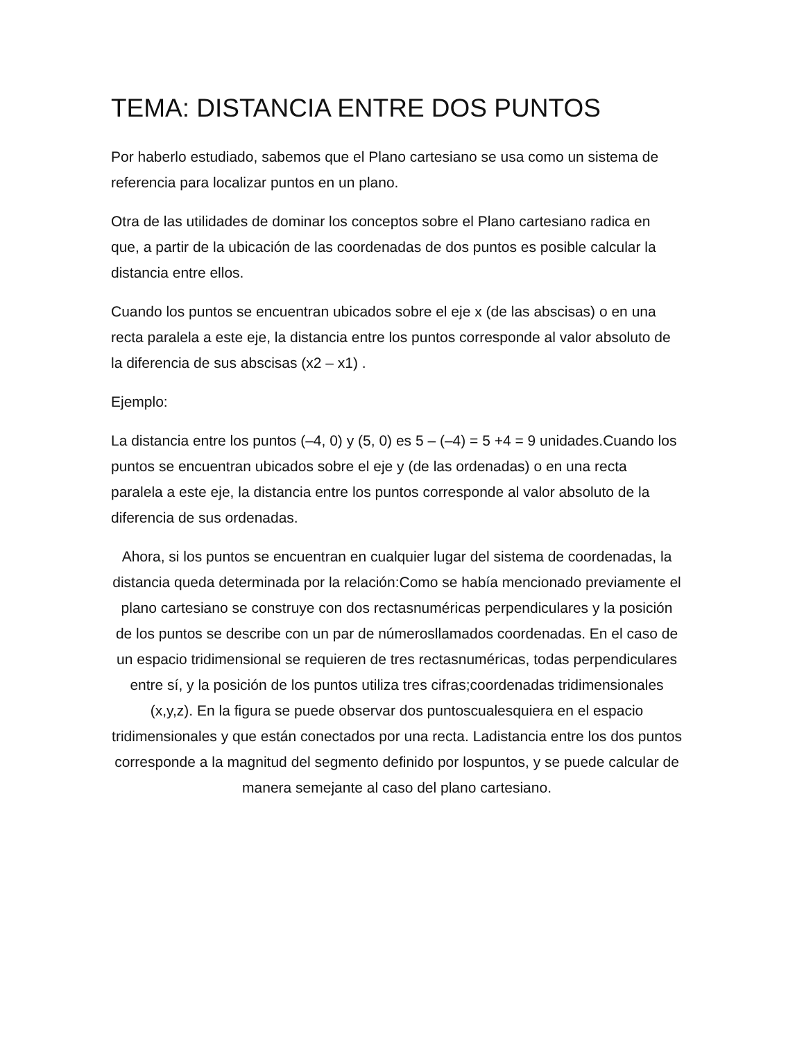TEMA: DISTANCIA ENTRE DOS PUNTOS
Por haberlo estudiado, sabemos que el Plano cartesiano se usa como un sistema de referencia para localizar puntos en un plano.
Otra de las utilidades de dominar los conceptos sobre el Plano cartesiano radica en que, a partir de la ubicación de las coordenadas de dos puntos es posible calcular la distancia entre ellos.
Cuando los puntos se encuentran ubicados sobre el eje x (de las abscisas) o en una recta paralela a este eje, la distancia entre los puntos corresponde al valor absoluto de la diferencia de sus abscisas (x2 – x1) .
Ejemplo:
La distancia entre los puntos (–4, 0) y (5, 0) es 5 – (–4) = 5 +4 = 9 unidades.Cuando los puntos se encuentran ubicados sobre el eje y (de las ordenadas) o en una recta paralela a este eje, la distancia entre los puntos corresponde al valor absoluto de la diferencia de sus ordenadas.
Ahora, si los puntos se encuentran en cualquier lugar del sistema de coordenadas, la distancia queda determinada por la relación:Como se había mencionado previamente el plano cartesiano se construye con dos rectasnuméricas perpendiculares y la posición de los puntos se describe con un par de númerosllamados coordenadas. En el caso de un espacio tridimensional se requieren de tres rectasnuméricas, todas perpendiculares entre sí, y la posición de los puntos utiliza tres cifras;coordenadas tridimensionales (x,y,z). En la figura se puede observar dos puntoscualesquiera en el espacio tridimensionales y que están conectados por una recta. Ladistancia entre los dos puntos corresponde a la magnitud del segmento definido por lospuntos, y se puede calcular de manera semejante al caso del plano cartesiano.